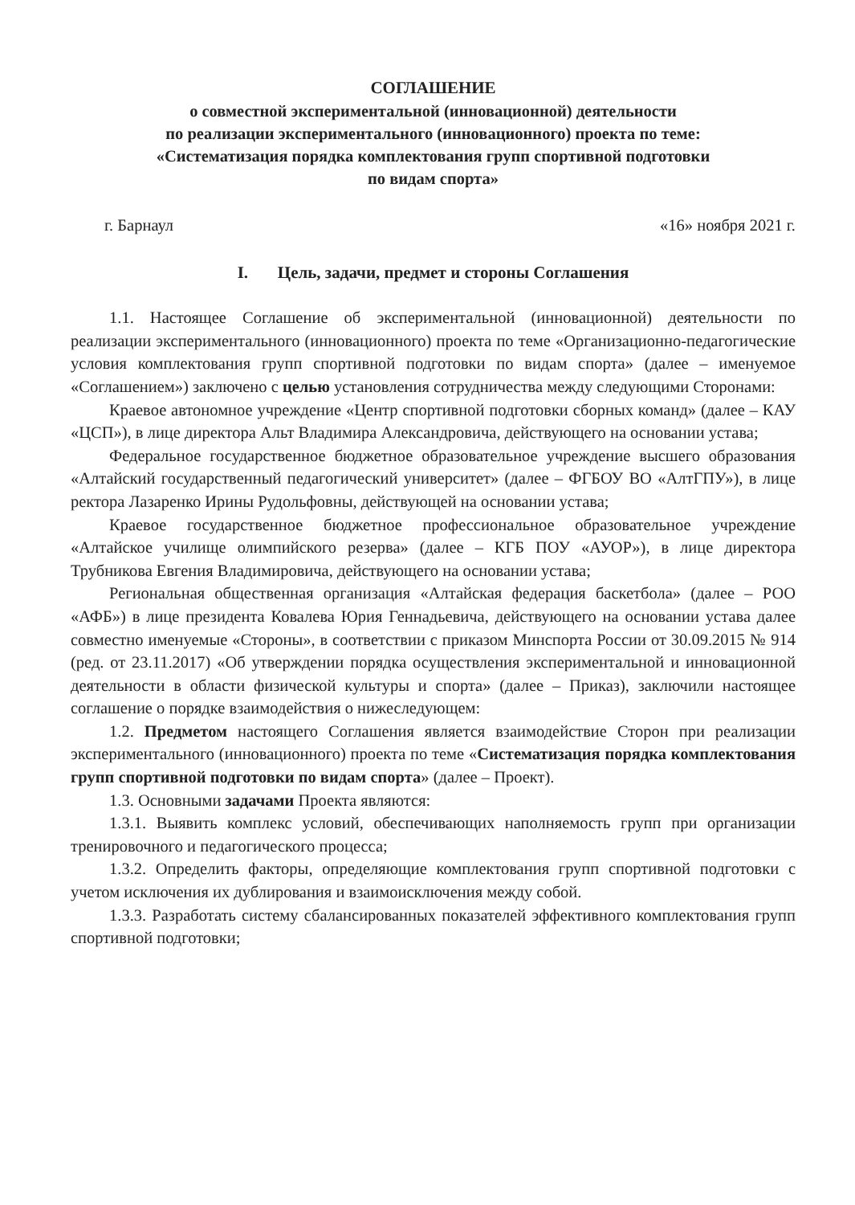СОГЛАШЕНИЕ
о совместной экспериментальной (инновационной) деятельности
по реализации экспериментального (инновационного) проекта по теме:
«Систематизация порядка комплектования групп спортивной подготовки
по видам спорта»
г. Барнаул «16» ноября 2021 г.
I. Цель, задачи, предмет и стороны Соглашения
1.1. Настоящее Соглашение об экспериментальной (инновационной) деятельности по реализации экспериментального (инновационного) проекта по теме «Организационно-педагогические условия комплектования групп спортивной подготовки по видам спорта» (далее – именуемое «Соглашением») заключено с целью установления сотрудничества между следующими Сторонами:
Краевое автономное учреждение «Центр спортивной подготовки сборных команд» (далее – КАУ «ЦСП»), в лице директора Альт Владимира Александровича, действующего на основании устава;
Федеральное государственное бюджетное образовательное учреждение высшего образования «Алтайский государственный педагогический университет» (далее – ФГБОУ ВО «АлтГПУ»), в лице ректора Лазаренко Ирины Рудольфовны, действующей на основании устава;
Краевое государственное бюджетное профессиональное образовательное учреждение «Алтайское училище олимпийского резерва» (далее – КГБ ПОУ «АУОР»), в лице директора Трубникова Евгения Владимировича, действующего на основании устава;
Региональная общественная организация «Алтайская федерация баскетбола» (далее – РОО «АФБ») в лице президента Ковалева Юрия Геннадьевича, действующего на основании устава далее совместно именуемые «Стороны», в соответствии с приказом Минспорта России от 30.09.2015 № 914 (ред. от 23.11.2017) «Об утверждении порядка осуществления экспериментальной и инновационной деятельности в области физической культуры и спорта» (далее – Приказ), заключили настоящее соглашение о порядке взаимодействия о нижеследующем:
1.2. Предметом настоящего Соглашения является взаимодействие Сторон при реализации экспериментального (инновационного) проекта по теме «Систематизация порядка комплектования групп спортивной подготовки по видам спорта» (далее – Проект).
1.3. Основными задачами Проекта являются:
1.3.1. Выявить комплекс условий, обеспечивающих наполняемость групп при организации тренировочного и педагогического процесса;
1.3.2. Определить факторы, определяющие комплектования групп спортивной подготовки с учетом исключения их дублирования и взаимоисключения между собой.
1.3.3. Разработать систему сбалансированных показателей эффективного комплектования групп спортивной подготовки;